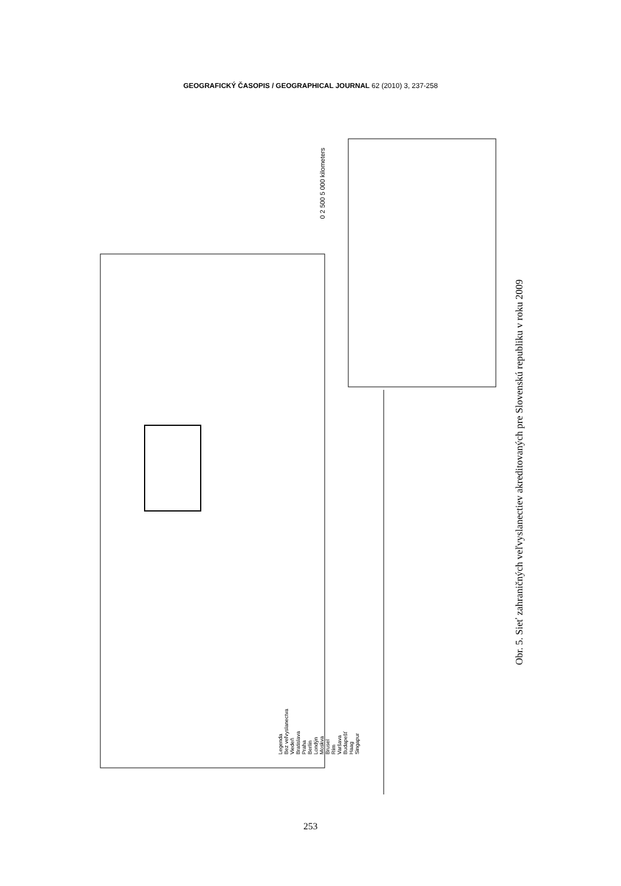GEOGRAFICKÝ ČASOPIS / GEOGRAPHICAL JOURNAL 62 (2010) 3, 237-258
0 2 500 5 000 kilometers
Legenda
Bez veľvyslanectva
Viedeň
Bratislava
Praha
Berlín
Londýn
Moskva
Brusel
Rím
Varšava
Budapešť
Haag
Singapur
Obr. 5. Sieť zahraničných veľvyslanectiev akreditovaných pre Slovenskú republiku v roku 2009
253